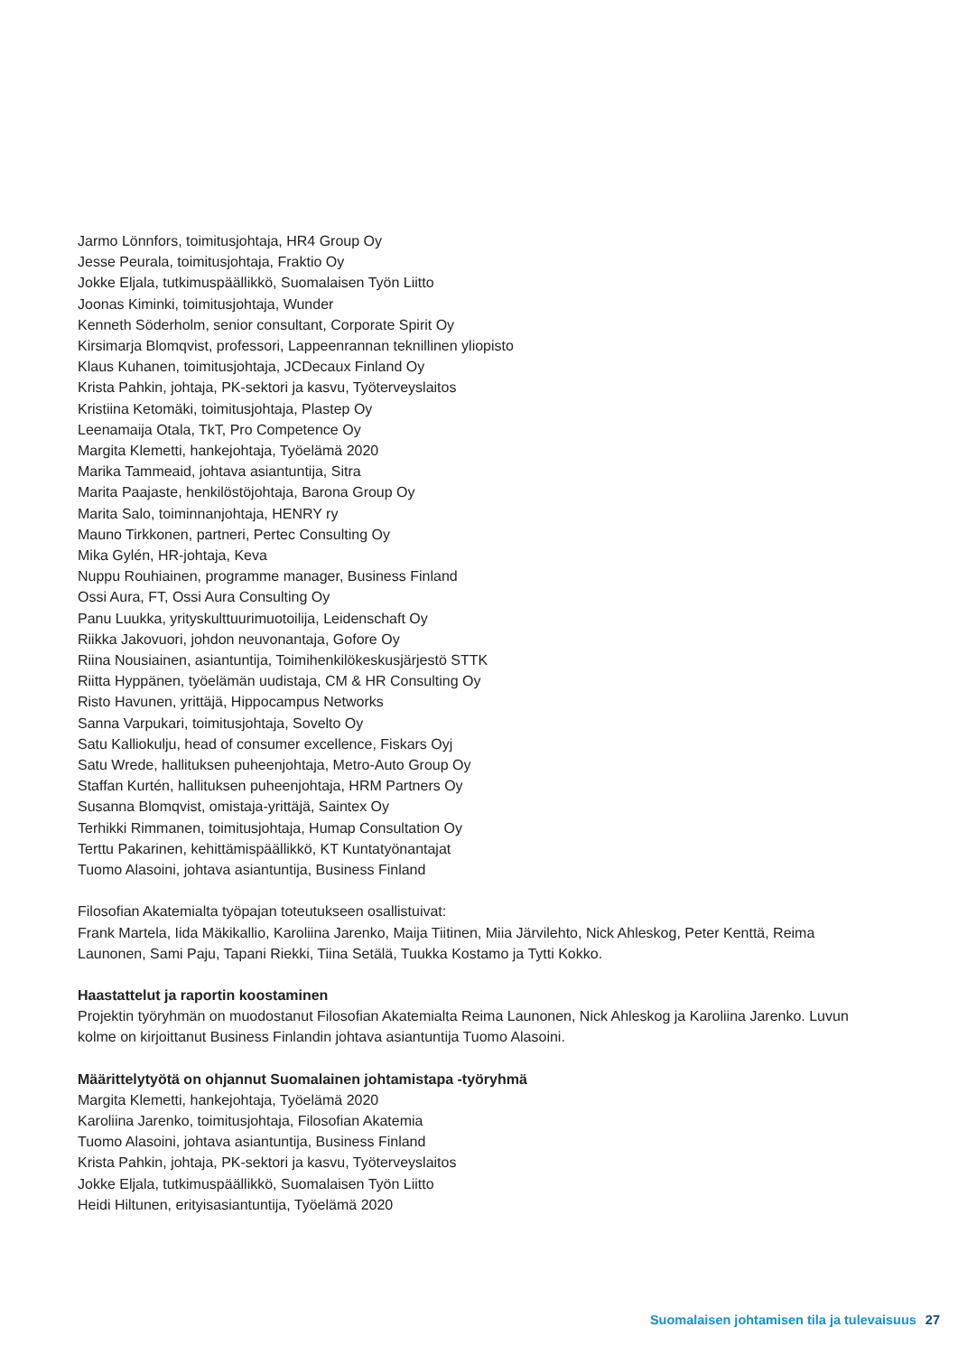Jarmo Lönnfors, toimitusjohtaja, HR4 Group Oy
Jesse Peurala, toimitusjohtaja, Fraktio Oy
Jokke Eljala, tutkimuspäällikkö, Suomalaisen Työn Liitto
Joonas Kiminki, toimitusjohtaja, Wunder
Kenneth Söderholm, senior consultant, Corporate Spirit Oy
Kirsimarja Blomqvist, professori, Lappeenrannan teknillinen yliopisto
Klaus Kuhanen, toimitusjohtaja, JCDecaux Finland Oy
Krista Pahkin, johtaja, PK-sektori ja kasvu, Työterveyslaitos
Kristiina Ketomäki, toimitusjohtaja, Plastep Oy
Leenamaija Otala, TkT, Pro Competence Oy
Margita Klemetti, hankejohtaja, Työelämä 2020
Marika Tammeaid, johtava asiantuntija, Sitra
Marita Paajaste, henkilöstöjohtaja, Barona Group Oy
Marita Salo, toiminnanjohtaja, HENRY ry
Mauno Tirkkonen, partneri, Pertec Consulting Oy
Mika Gylén, HR-johtaja, Keva
Nuppu Rouhiainen, programme manager, Business Finland
Ossi Aura, FT, Ossi Aura Consulting Oy
Panu Luukka, yrityskulttuurimuotoilija, Leidenschaft Oy
Riikka Jakovuori, johdon neuvonantaja, Gofore Oy
Riina Nousiainen, asiantuntija, Toimihenkilökeskusjärjestö STTK
Riitta Hyppänen, työelämän uudistaja, CM & HR Consulting Oy
Risto Havunen, yrittäjä, Hippocampus Networks
Sanna Varpukari, toimitusjohtaja, Sovelto Oy
Satu Kalliokulju, head of consumer excellence, Fiskars Oyj
Satu Wrede, hallituksen puheenjohtaja, Metro-Auto Group Oy
Staffan Kurtén, hallituksen puheenjohtaja, HRM Partners Oy
Susanna Blomqvist, omistaja-yrittäjä, Saintex Oy
Terhikki Rimmanen, toimitusjohtaja, Humap Consultation Oy
Terttu Pakarinen, kehittämispäällikkö, KT Kuntatyönantajat
Tuomo Alasoini, johtava asiantuntija, Business Finland
Filosofian Akatemialta työpajan toteutukseen osallistuivat:
Frank Martela, Iida Mäkikallio, Karoliina Jarenko, Maija Tiitinen, Miia Järvilehto, Nick Ahleskog, Peter Kenttä, Reima Launonen, Sami Paju, Tapani Riekki, Tiina Setälä, Tuukka Kostamo ja Tytti Kokko.
Haastattelut ja raportin koostaminen
Projektin työryhmän on muodostanut Filosofian Akatemialta Reima Launonen, Nick Ahleskog ja Karoliina Jarenko. Luvun kolme on kirjoittanut Business Finlandin johtava asiantuntija Tuomo Alasoini.
Määrittelytyötä on ohjannut Suomalainen johtamistapa -työryhmä
Margita Klemetti, hankejohtaja, Työelämä 2020
Karoliina Jarenko, toimitusjohtaja, Filosofian Akatemia
Tuomo Alasoini, johtava asiantuntija, Business Finland
Krista Pahkin, johtaja, PK-sektori ja kasvu, Työterveyslaitos
Jokke Eljala, tutkimuspäällikkö, Suomalaisen Työn Liitto
Heidi Hiltunen, erityisasiantuntija, Työelämä 2020
Suomalaisen johtamisen tila ja tulevaisuus 27